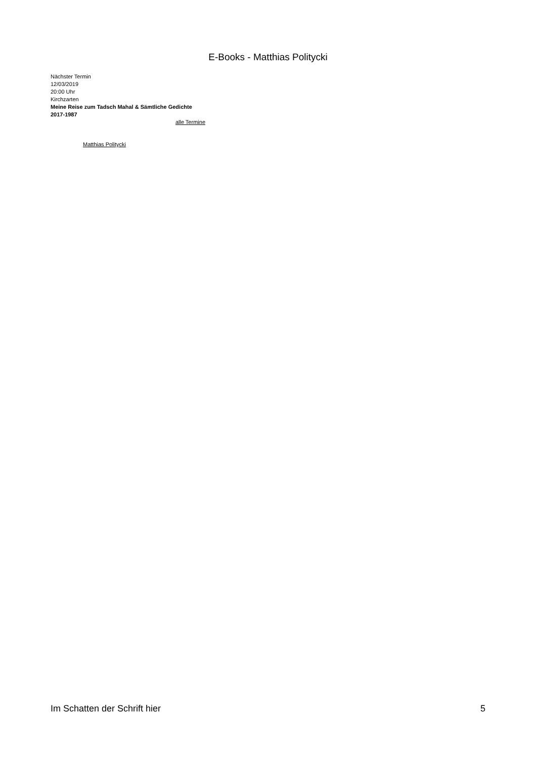E-Books - Matthias Politycki
Nächster Termin
12/03/2019
20:00 Uhr
Kirchzarten
Meine Reise zum Tadsch Mahal & Sämtliche Gedichte 2017-1987
alle Termine
Matthias Politycki
Im Schatten der Schrift hier 5